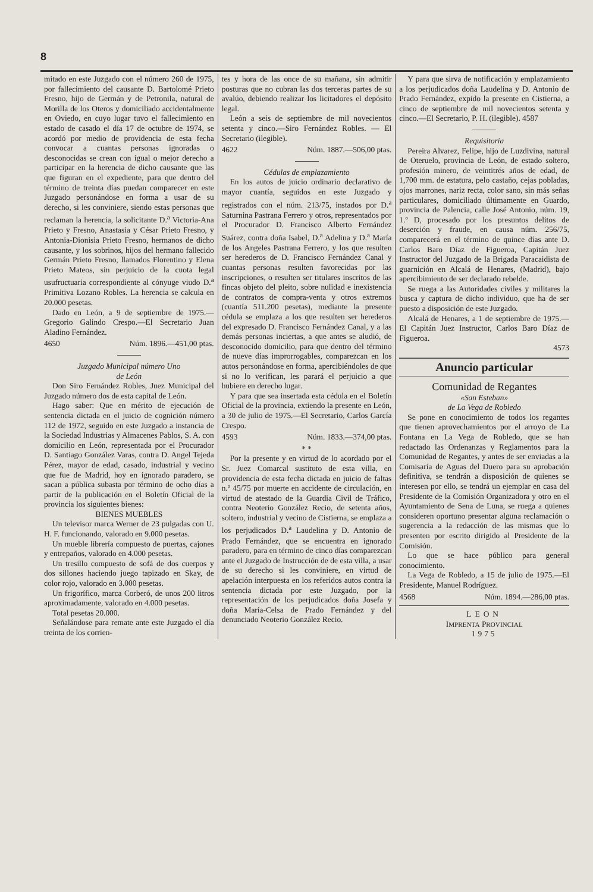8
mitado en este Juzgado con el número 260 de 1975, por fallecimiento del causante D. Bartolomé Prieto Fresno, hijo de Germán y de Petronila, natural de Morilla de los Oteros y domiciliado accidentalmente en Oviedo, en cuyo lugar tuvo el fallecimiento en estado de casado el día 17 de octubre de 1974, se acordó por medio de providencia de esta fecha convocar a cuantas personas ignoradas o desconocidas se crean con igual o mejor derecho a participar en la herencia de dicho causante que las que figuran en el expediente, para que dentro del término de treinta días puedan comparecer en este Juzgado personándose en forma a usar de su derecho, si les conviniere, siendo estas personas que reclaman la herencia, la solicitante D.<sup>a</sup> Victoria-Ana Prieto y Fresno, Anastasia y César Prieto Fresno, y Antonia-Dionisia Prieto Fresno, hermanos de dicho causante, y los sobrinos, hijos del hermano fallecido Germán Prieto Fresno, llamados Florentino y Elena Prieto Mateos, sin perjuicio de la cuota legal usufructuaria correspondiente al cónyuge viudo D.<sup>a</sup> Primitiva Lozano Robles. La herencia se calcula en 20.000 pesetas.
Dado en León, a 9 de septiembre de 1975.—Gregorio Galindo Crespo.—El Secretario Juan Aladino Fernández.
4650 Núm. 1896.—451,00 ptas.
Juzgado Municipal número Uno
de León
Don Siro Fernández Robles, Juez Municipal del Juzgado número dos de esta capital de León.
Hago saber: Que en mérito de ejecución de sentencia dictada en el juicio de cognición número 112 de 1972, seguido en este Juzgado a instancia de la Sociedad Industrias y Almacenes Pablos, S. A. con domicilio en León, representada por el Procurador D. Santiago González Varas, contra D. Angel Tejeda Pérez, mayor de edad, casado, industrial y vecino que fue de Madrid, hoy en ignorado paradero, se sacan a pública subasta por término de ocho días a partir de la publicación en el Boletín Oficial de la provincia los siguientes bienes:
BIENES MUEBLES
Un televisor marca Werner de 23 pulgadas con U. H. F. funcionando, valorado en 9.000 pesetas.
Un mueble librería compuesto de puertas, cajones y entrepaños, valorado en 4.000 pesetas.
Un tresillo compuesto de sofá de dos cuerpos y dos sillones haciendo juego tapizado en Skay, de color rojo, valorado en 3.000 pesetas.
Un frigorífico, marca Corberó, de unos 200 litros aproximadamente, valorado en 4.000 pesetas.
Total pesetas 20.000.
Señalándose para remate ante este Juzgado el día treinta de los corrien-
tes y hora de las once de su mañana, sin admitir posturas que no cubran las dos terceras partes de su avalúo, debiendo realizar los licitadores el depósito legal.
León a seis de septiembre de mil novecientos setenta y cinco.—Siro Fernández Robles. — El Secretario (ilegible).
4622 Núm. 1887.—506,00 ptas.
Cédulas de emplazamiento
En los autos de juicio ordinario declarativo de mayor cuantía, seguidos en este Juzgado y registrados con el núm. 213/75, instados por D.<sup>a</sup> Saturnina Pastrana Ferrero y otros, representados por el Procurador D. Francisco Alberto Fernández Suárez, contra doña Isabel, D.<sup>a</sup> Adelina y D.<sup>a</sup> María de los Angeles Pastrana Ferrero, y los que resulten ser herederos de D. Francisco Fernández Canal y cuantas personas resulten favorecidas por las inscripciones, o resulten ser titulares inscritos de las fincas objeto del pleito, sobre nulidad e inexistencia de contratos de compra-venta y otros extremos (cuantía 511.200 pesetas), mediante la presente cédula se emplaza a los que resulten ser herederos del expresado D. Francisco Fernández Canal, y a las demás personas inciertas, a que antes se aludió, de desconocido domicilio, para que dentro del término de nueve días improrrogables, comparezcan en los autos personándose en forma, apercibiéndoles de que si no lo verifican, les parará el perjuicio a que hubiere en derecho lugar.
Y para que sea insertada esta cédula en el Boletín Oficial de la provincia, extiendo la presente en León, a 30 de julio de 1975.—El Secretario, Carlos García Crespo.
4593 Núm. 1833.—374,00 ptas.
* *
Por la presente y en virtud de lo acordado por el Sr. Juez Comarcal sustituto de esta villa, en providencia de esta fecha dictada en juicio de faltas n.º 45/75 por muerte en accidente de circulación, en virtud de atestado de la Guardia Civil de Tráfico, contra Neoterio González Recio, de setenta años, soltero, industrial y vecino de Cistierna, se emplaza a los perjudicados D.<sup>a</sup> Laudelina y D. Antonio de Prado Fernández, que se encuentra en ignorado paradero, para en término de cinco días comparezcan ante el Juzgado de Instrucción de de esta villa, a usar de su derecho si les conviniere, en virtud de apelación interpuesta en los referidos autos contra la sentencia dictada por este Juzgado, por la representación de los perjudicados doña Josefa y doña María-Celsa de Prado Fernández y del denunciado Neoterio González Recio.
Y para que sirva de notificación y emplazamiento a los perjudicados doña Laudelina y D. Antonio de Prado Fernández, expido la presente en Cistierna, a cinco de septiembre de mil novecientos setenta y cinco.—El Secretario, P. H. (ilegible). 4587
Requisitoria
Pereira Alvarez, Felipe, hijo de Luzdivina, natural de Oteruelo, provincia de León, de estado soltero, profesión minero, de veintitrés años de edad, de 1,700 mm. de estatura, pelo castaño, cejas pobladas, ojos marrones, nariz recta, color sano, sin más señas particulares, domiciliado últimamente en Guardo, provincia de Palencia, calle José Antonio, núm. 19, 1.º D, procesado por los presuntos delitos de deserción y fraude, en causa núm. 256/75, comparecerá en el término de quince días ante D. Carlos Baro Díaz de Figueroa, Capitán Juez Instructor del Juzgado de la Brigada Paracaidista de guarnición en Alcalá de Henares, (Madrid), bajo apercibimiento de ser declarado rebelde.
Se ruega a las Autoridades civiles y militares la busca y captura de dicho individuo, que ha de ser puesto a disposición de este Juzgado.
Alcalá de Henares, a 1 de septiembre de 1975.—El Capitán Juez Instructor, Carlos Baro Díaz de Figueroa.
4573
Anuncio particular
Comunidad de Regantes
«San Esteban»
de La Vega de Robledo
Se pone en conocimiento de todos los regantes que tienen aprovechamientos por el arroyo de La Fontana en La Vega de Robledo, que se han redactado las Ordenanzas y Reglamentos para la Comunidad de Regantes, y antes de ser enviadas a la Comisaría de Aguas del Duero para su aprobación definitiva, se tendrán a disposición de quienes se interesen por ello, se tendrá un ejemplar en casa del Presidente de la Comisión Organizadora y otro en el Ayuntamiento de Sena de Luna, se ruega a quienes consideren oportuno presentar alguna reclamación o sugerencia a la redacción de las mismas que lo presenten por escrito dirigido al Presidente de la Comisión.
Lo que se hace público para general conocimiento.
La Vega de Robledo, a 15 de julio de 1975.—El Presidente, Manuel Rodríguez.
4568 Núm. 1894.—286,00 ptas.
LEON
IMPRENTA PROVINCIAL
1975